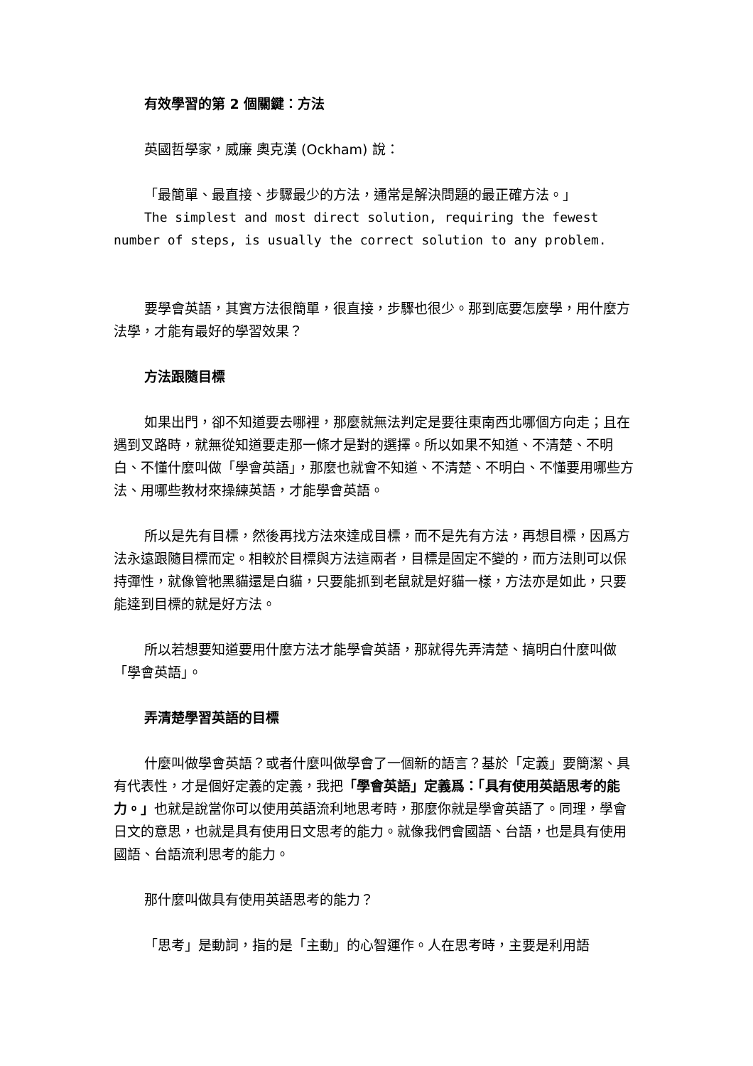有效學習的第 2 個關鍵：方法
英國哲學家，威廉 奧克漢 (Ockham) 說：
「最簡單、最直接、步驟最少的方法，通常是解決問題的最正確方法。」
The simplest and most direct solution, requiring the fewest number of steps, is usually the correct solution to any problem.
要學會英語，其實方法很簡單，很直接，步驟也很少。那到底要怎麼學，用什麼方法學，才能有最好的學習效果？
方法跟隨目標
如果出門，卻不知道要去哪裡，那麼就無法判定是要往東南西北哪個方向走；且在遇到叉路時，就無從知道要走那一條才是對的選擇。所以如果不知道、不清楚、不明白、不懂什麼叫做「學會英語」，那麼也就會不知道、不清楚、不明白、不懂要用哪些方法、用哪些教材來操練英語，才能學會英語。
所以是先有目標，然後再找方法來達成目標，而不是先有方法，再想目標，因爲方法永遠跟隨目標而定。相較於目標與方法這兩者，目標是固定不變的，而方法則可以保持彈性，就像管牠黑貓還是白貓，只要能抓到老鼠就是好貓一樣，方法亦是如此，只要能達到目標的就是好方法。
所以若想要知道要用什麼方法才能學會英語，那就得先弄清楚、搞明白什麼叫做「學會英語」。
弄清楚學習英語的目標
什麼叫做學會英語？或者什麼叫做學會了一個新的語言？基於「定義」要簡潔、具有代表性，才是個好定義的定義，我把「學會英語」定義爲：「具有使用英語思考的能力。」也就是說當你可以使用英語流利地思考時，那麼你就是學會英語了。同理，學會日文的意思，也就是具有使用日文思考的能力。就像我們會國語、台語，也是具有使用國語、台語流利思考的能力。
那什麼叫做具有使用英語思考的能力？
「思考」是動詞，指的是「主動」的心智運作。人在思考時，主要是利用語